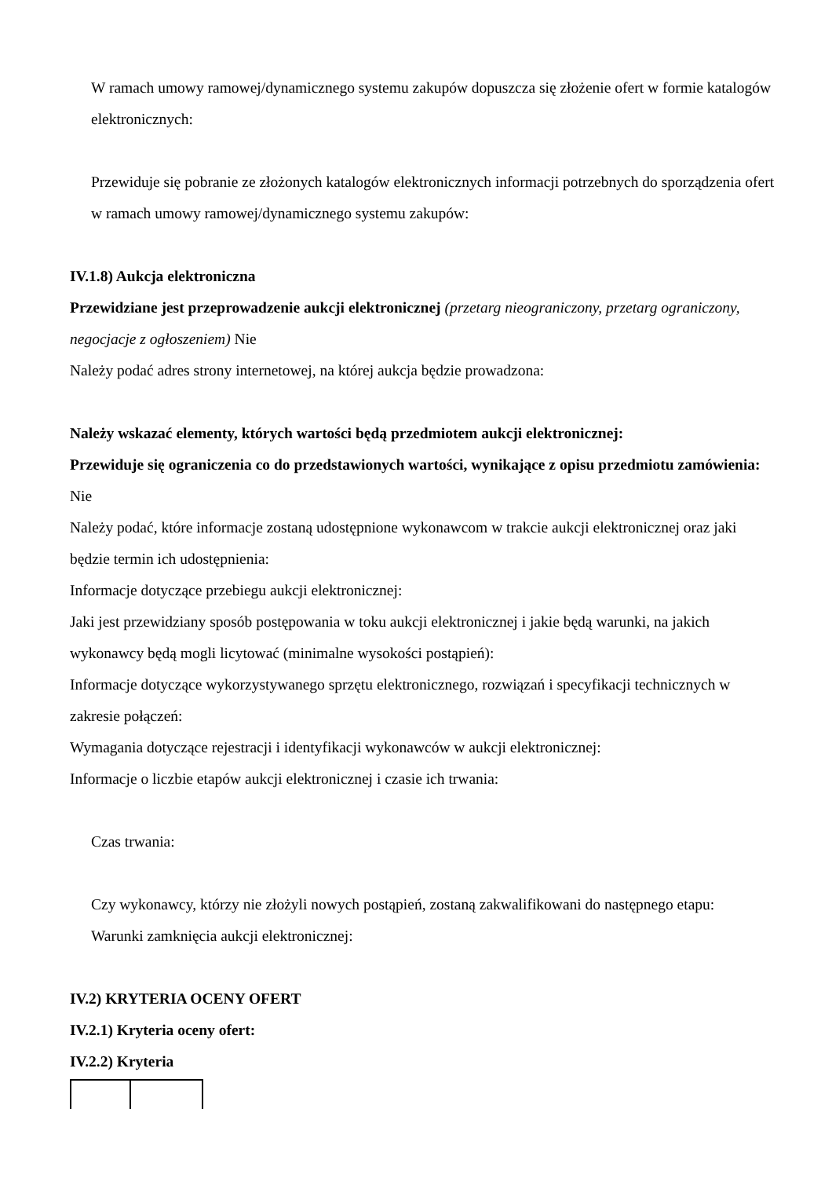W ramach umowy ramowej/dynamicznego systemu zakupów dopuszcza się złożenie ofert w formie katalogów elektronicznych:
Przewiduje się pobranie ze złożonych katalogów elektronicznych informacji potrzebnych do sporządzenia ofert w ramach umowy ramowej/dynamicznego systemu zakupów:
IV.1.8) Aukcja elektroniczna
Przewidziane jest przeprowadzenie aukcji elektronicznej (przetarg nieograniczony, przetarg ograniczony, negocjacje z ogłoszeniem) Nie
Należy podać adres strony internetowej, na której aukcja będzie prowadzona:
Należy wskazać elementy, których wartości będą przedmiotem aukcji elektronicznej:
Przewiduje się ograniczenia co do przedstawionych wartości, wynikające z opisu przedmiotu zamówienia:
Nie
Należy podać, które informacje zostaną udostępnione wykonawcom w trakcie aukcji elektronicznej oraz jaki będzie termin ich udostępnienia:
Informacje dotyczące przebiegu aukcji elektronicznej:
Jaki jest przewidziany sposób postępowania w toku aukcji elektronicznej i jakie będą warunki, na jakich wykonawcy będą mogli licytować (minimalne wysokości postąpień):
Informacje dotyczące wykorzystywanego sprzętu elektronicznego, rozwiązań i specyfikacji technicznych w zakresie połączeń:
Wymagania dotyczące rejestracji i identyfikacji wykonawców w aukcji elektronicznej:
Informacje o liczbie etapów aukcji elektronicznej i czasie ich trwania:
Czas trwania:
Czy wykonawcy, którzy nie złożyli nowych postąpień, zostaną zakwalifikowani do następnego etapu:
Warunki zamknięcia aukcji elektronicznej:
IV.2) KRYTERIA OCENY OFERT
IV.2.1) Kryteria oceny ofert:
IV.2.2) Kryteria